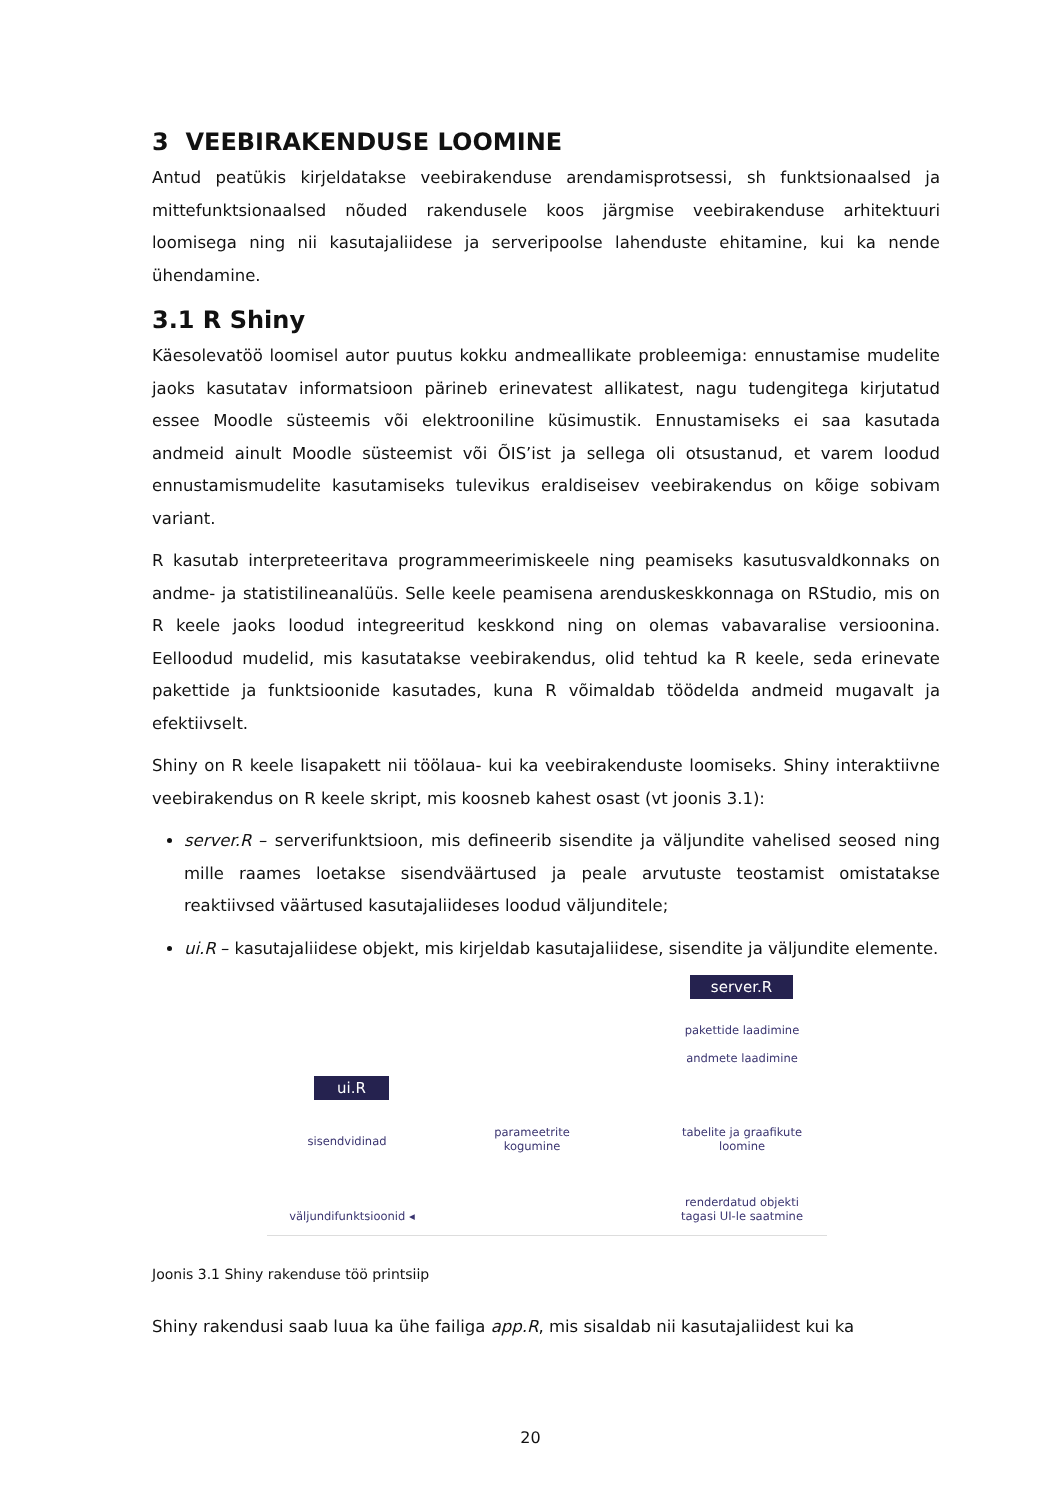3 VEEBIRAKENDUSE LOOMINE
Antud peatükis kirjeldatakse veebirakenduse arendamisprotsessi, sh funktsionaalsed ja mittefunktsionaalsed nõuded rakendusele koos järgmise veebirakenduse arhitektuuri loomisega ning nii kasutajaliidese ja serveripoolse lahenduste ehitamine, kui ka nende ühendamine.
3.1 R Shiny
Käesolevatöö loomisel autor puutus kokku andmeallikate probleemiga: ennustamise mudelite jaoks kasutatav informatsioon pärineb erinevatest allikatest, nagu tudengitega kirjutatud essee Moodle süsteemis või elektrooniline küsimustik. Ennustamiseks ei saa kasutada andmeid ainult Moodle süsteemist või ÕIS’ist ja sellega oli otsustanud, et varem loodud ennustamismudelite kasutamiseks tulevikus eraldiseisev veebirakendus on kõige sobivam variant.
R kasutab interpreteeritava programmeerimiskeele ning peamiseks kasutusvaldkonnaks on andme- ja statistilineanalüüs. Selle keele peamisena arenduskeskkonnaga on RStudio, mis on R keele jaoks loodud integreeritud keskkond ning on olemas vabavaralise versioonina. Eelloodud mudelid, mis kasutatakse veebirakendus, olid tehtud ka R keele, seda erinevate pakettide ja funktsioonide kasutades, kuna R võimaldab töödelda andmeid mugavalt ja efektiivselt.
Shiny on R keele lisapakett nii töölaua- kui ka veebirakenduste loomiseks. Shiny interaktiivne veebirakendus on R keele skript, mis koosneb kahest osast (vt joonis 3.1):
server.R – serverifunktsioon, mis defineerib sisendite ja väljundite vahelised seosed ning mille raames loetakse sisendväärtused ja peale arvutuste teostamist omistatakse reaktiivsed väärtused kasutajaliideses loodud väljunditele;
ui.R – kasutajaliidese objekt, mis kirjeldab kasutajaliidese, sisendite ja väljundite elemente.
server.R
pakettide laadimine
andmete laadimine
ui.R
sisendvidinad
parameetrite
kogumine
tabelite ja graafikute
loomine
väljundifunktsioonid ◂
renderdatud objekti
tagasi UI-le saatmine
Joonis 3.1 Shiny rakenduse töö printsiip
Shiny rakendusi saab luua ka ühe failiga app.R, mis sisaldab nii kasutajaliidest kui ka
20